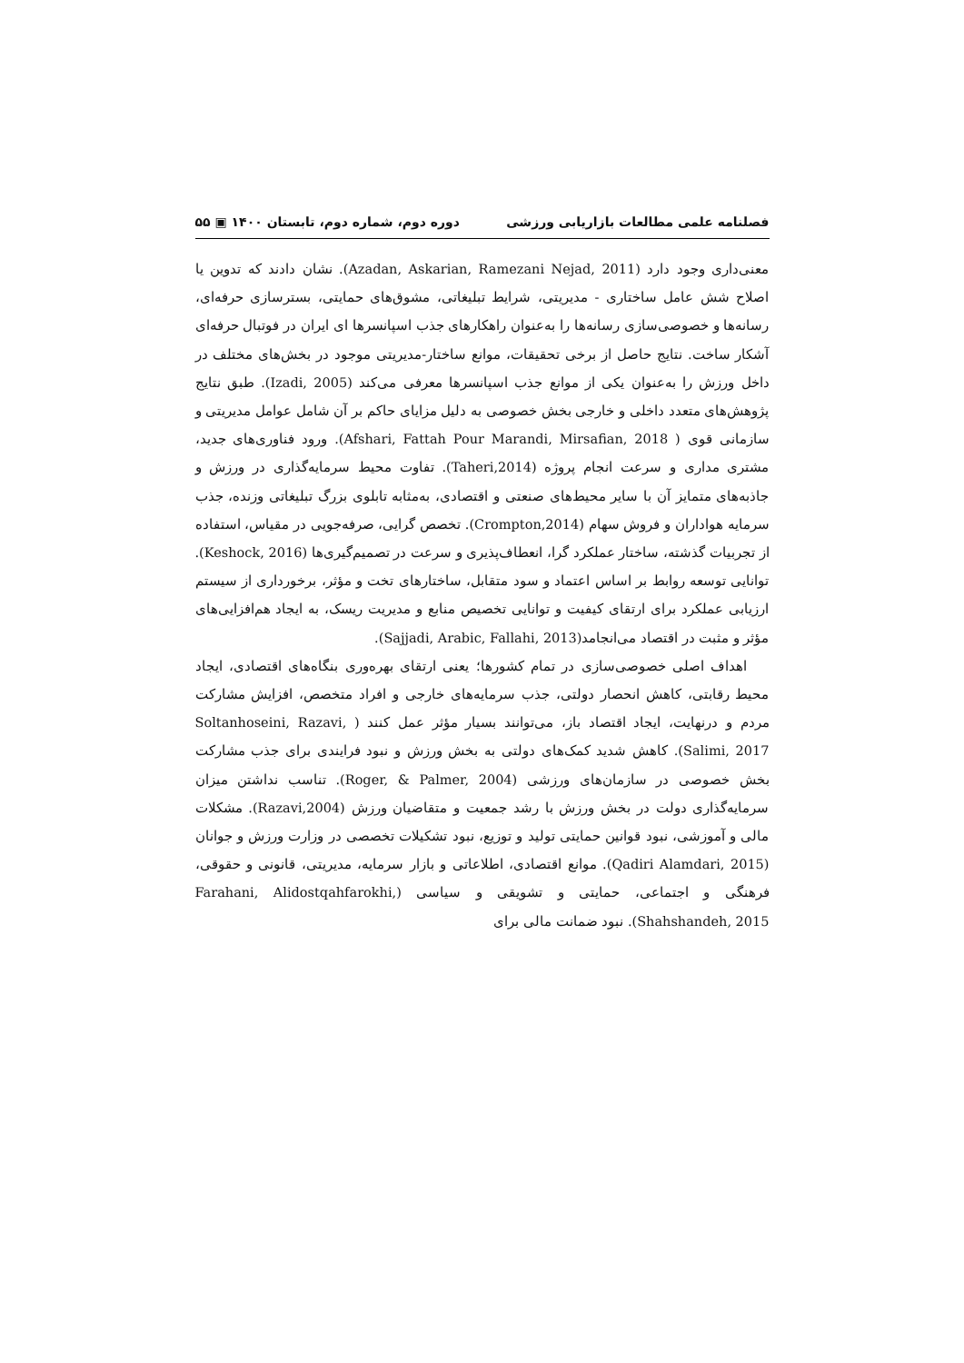فصلنامه علمی مطالعات بازاریابی ورزشی دوره دوم، شماره دوم، تابستان ۱۴۰۰ ▣ ۵۵
معنی‌داری وجود دارد (Azadan, Askarian, Ramezani Nejad, 2011). نشان دادند که تدوین یا اصلاح شش عامل ساختاری - مدیریتی، شرایط تبلیغاتی، مشوق‌های حمایتی، بسترسازی حرفه‌ای، رسانه‌ها و خصوصی‌سازی رسانه‌ها را به‌عنوان راهکارهای جذب اسپانسرها ای ایران در فوتبال حرفه‌ای آشکار ساخت. نتایج حاصل از برخی تحقیقات، موانع ساختار-مدیریتی موجود در بخش‌های مختلف در داخل ورزش را به‌عنوان یکی از موانع جذب اسپانسرها معرفی می‌کند (Izadi, 2005). طبق نتایج پژوهش‌های متعدد داخلی و خارجی بخش خصوصی به دلیل مزایای حاکم بر آن شامل عوامل مدیریتی و سازمانی قوی ( Afshari, Fattah Pour Marandi, Mirsafian, 2018). ورود فناوری‌های جدید، مشتری مداری و سرعت انجام پروژه (Taheri,2014). تفاوت محیط سرمایه‌گذاری در ورزش و جاذبه‌های متمایز آن با سایر محیط‌های صنعتی و اقتصادی، به‌مثابه تابلوی بزرگ تبلیغاتی وزنده، جذب سرمایه هواداران و فروش سهام (Crompton,2014). تخصص گرایی، صرفه‌جویی در مقیاس، استفاده از تجربیات گذشته، ساختار عملکرد گرا، انعطاف‌پذیری و سرعت در تصمیم‌گیری‌ها (Keshock, 2016). توانایی توسعه روابط بر اساس اعتماد و سود متقابل، ساختارهای تخت و مؤثر، برخورداری از سیستم ارزیابی عملکرد برای ارتقای کیفیت و توانایی تخصیص منابع و مدیریت ریسک، به ایجاد هم‌افزایی‌های مؤثر و مثبت در اقتصاد می‌انجامد(Sajjadi, Arabic, Fallahi, 2013).
اهداف اصلی خصوصی‌سازی در تمام کشورها؛ یعنی ارتقای بهره‌وری بنگاه‌های اقتصادی، ایجاد محیط رقابتی، کاهش انحصار دولتی، جذب سرمایه‌های خارجی و افراد متخصص، افزایش مشارکت مردم و درنهایت، ایجاد اقتصاد باز، می‌توانند بسیار مؤثر عمل کنند ( Soltanhoseini, Razavi, Salimi, 2017). کاهش شدید کمک‌های دولتی به بخش ورزش و نبود فرایندی برای جذب مشارکت بخش خصوصی در سازمان‌های ورزشی (Roger, & Palmer, 2004). تناسب نداشتن میزان سرمایه‌گذاری دولت در بخش ورزش با رشد جمعیت و متقاضیان ورزش (Razavi,2004). مشکلات مالی و آموزشی، نبود قوانین حمایتی تولید و توزیع، نبود تشکیلات تخصصی در وزارت ورزش و جوانان (Qadiri Alamdari, 2015). موانع اقتصادی، اطلاعاتی و بازار سرمایه، مدیریتی، قانونی و حقوقی، فرهنگی و اجتماعی، حمایتی و تشویقی و سیاسی (Farahani, Alidostqahfarokhi, Shahshandeh, 2015). نبود ضمانت مالی برای